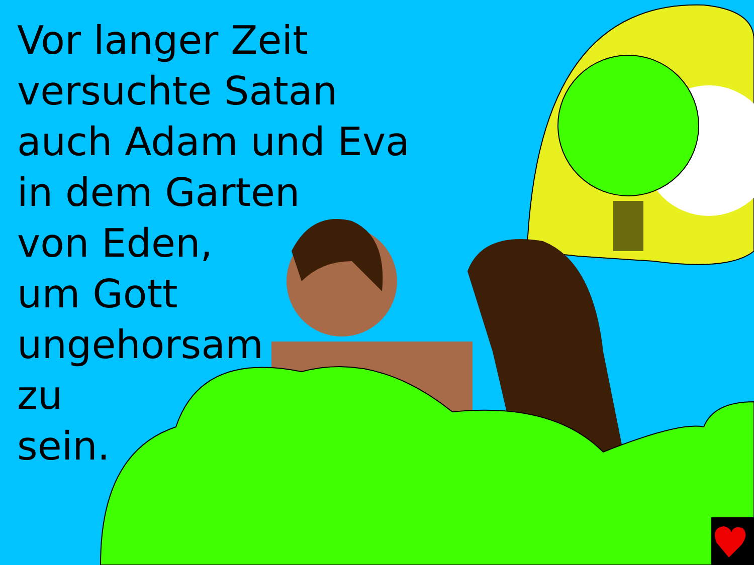Vor langer Zeit
versuchte Satan
auch Adam und Eva
in dem Garten
von Eden,
um Gott
ungehorsam
zu
sein.